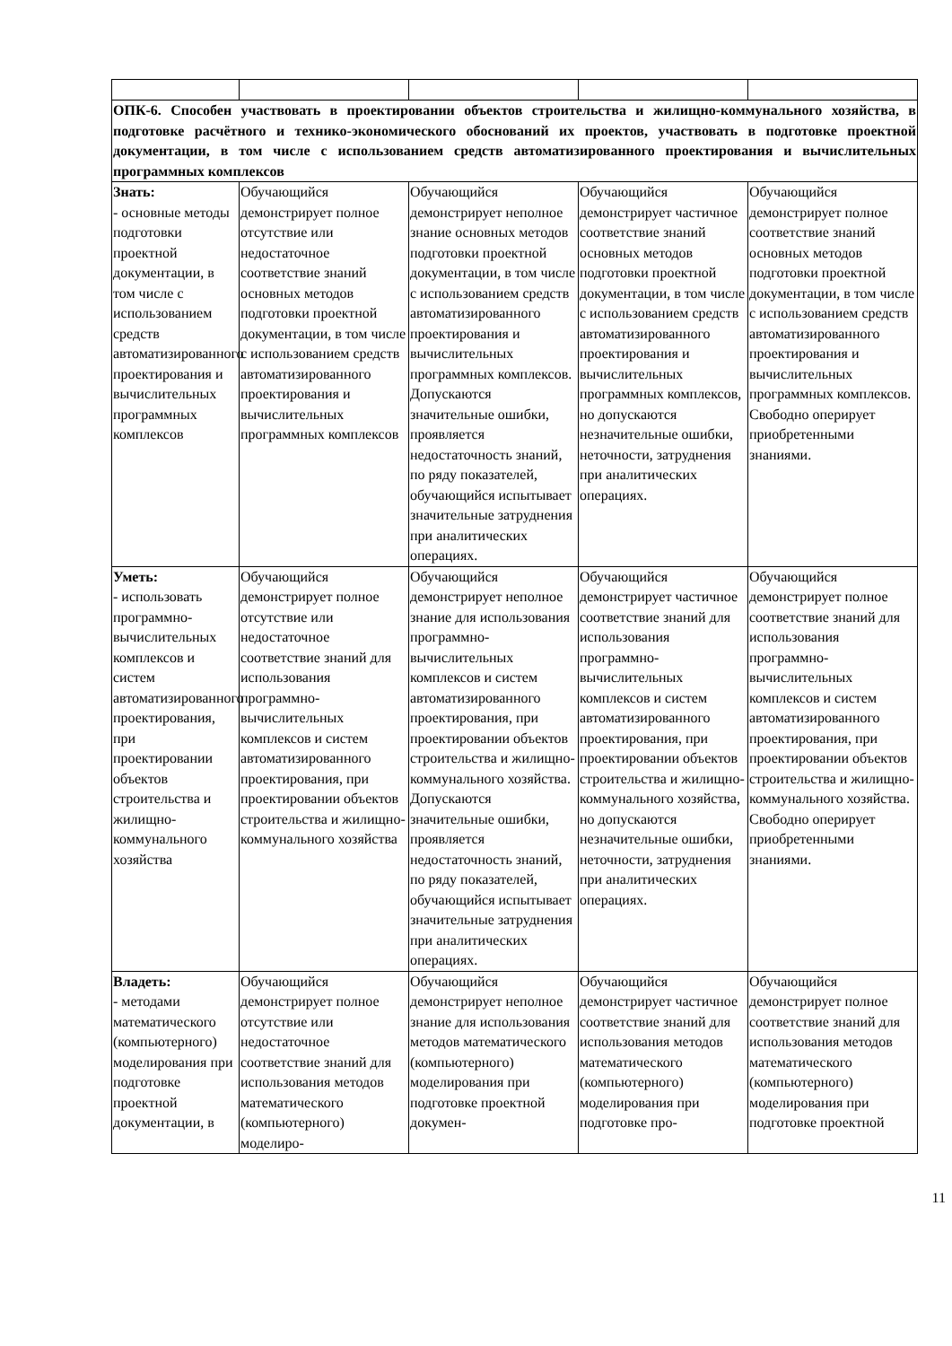| ОПК-6. Способен участвовать в проектировании объектов строительства и жилищно-коммунального хозяйства, в подготовке расчётного и технико-экономического обоснований их проектов, участвовать в подготовке проектной документации, в том числе с использованием средств автоматизированного проектирования и вычислительных программных комплексов | | | | |
| Знать: - основные методы подготовки проектной документации, в том числе с использованием средств автоматизированного проектирования и вычислительных программных комплексов | Обучающийся демонстрирует полное отсутствие или недостаточное соответствие знаний основных методов подготовки проектной документации, в том числе с использованием средств автоматизированного проектирования и вычислительных программных комплексов | Обучающийся демонстрирует неполное знание основных методов подготовки проектной документации, в том числе с использованием средств автоматизированного проектирования и вычислительных программных комплексов. Допускаются значительные ошибки, проявляется недостаточность знаний, по ряду показателей, обучающийся испытывает значительные затруднения при аналитических операциях. | Обучающийся демонстрирует частичное соответствие знаний основных методов подготовки проектной документации, в том числе с использованием средств автоматизированного проектирования и вычислительных программных комплексов, но допускаются незначительные ошибки, неточности, затруднения при аналитических операциях. | Обучающийся демонстрирует полное соответствие знаний основных методов подготовки проектной документации, в том числе с использованием средств автоматизированного проектирования и вычислительных программных комплексов. Свободно оперирует приобретенными знаниями. |
| Уметь: - использовать программно-вычислительных комплексов и систем автоматизированного проектирования, при проектировании объектов строительства и жилищно-коммунального хозяйства | Обучающийся демонстрирует полное отсутствие или недостаточное соответствие знаний для использования программно-вычислительных комплексов и систем автоматизированного проектирования, при проектировании объектов строительства и жилищно-коммунального хозяйства | Обучающийся демонстрирует неполное знание для использования программно-вычислительных комплексов и систем автоматизированного проектирования, при проектировании объектов строительства и жилищно-коммунального хозяйства. Допускаются значительные ошибки, проявляется недостаточность знаний, по ряду показателей, обучающийся испытывает значительные затруднения при аналитических операциях. | Обучающийся демонстрирует частичное соответствие знаний для использования программно-вычислительных комплексов и систем автоматизированного проектирования, при проектировании объектов строительства и жилищно-коммунального хозяйства, но допускаются незначительные ошибки, неточности, затруднения при аналитических операциях. | Обучающийся демонстрирует полное соответствие знаний для использования программно-вычислительных комплексов и систем автоматизированного проектирования, при проектировании объектов строительства и жилищно-коммунального хозяйства. Свободно оперирует приобретенными знаниями. |
| Владеть: - методами математического (компьютерного) моделирования при подготовке проектной документации, в | Обучающийся демонстрирует полное отсутствие или недостаточное соответствие знаний для использования методов математического (компьютерного) моделиро- | Обучающийся демонстрирует неполное знание для использования методов математического (компьютерного) моделирования при подготовке проектной докумен- | Обучающийся демонстрирует частичное соответствие знаний для использования методов математического (компьютерного) моделирования при подготовке про- | Обучающийся демонстрирует полное соответствие знаний для использования методов математического (компьютерного) моделирования при подготовке проектной |
11